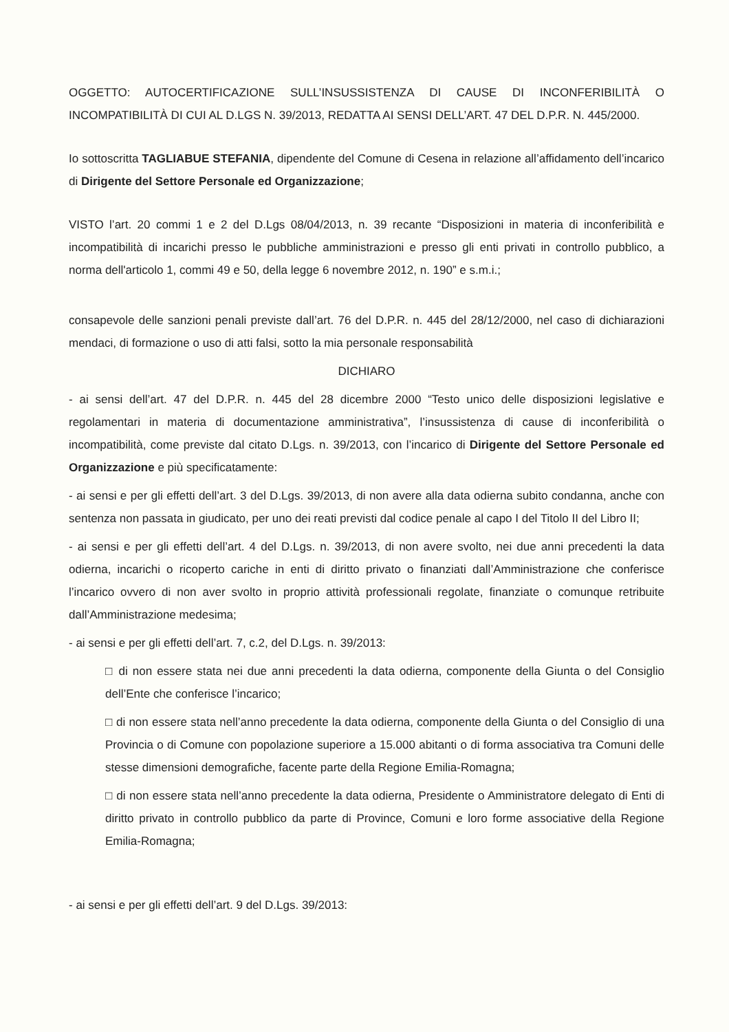OGGETTO: AUTOCERTIFICAZIONE SULL’INSUSSISTENZA DI CAUSE DI INCONFERIBILITÀ O INCOMPATIBILITÀ DI CUI AL D.LGS N. 39/2013, REDATTA AI SENSI DELL’ART. 47 DEL D.P.R. N. 445/2000.
Io sottoscritta TAGLIABUE STEFANIA, dipendente del Comune di Cesena in relazione all’affidamento dell’incarico di Dirigente del Settore Personale ed Organizzazione;
VISTO l’art. 20 commi 1 e 2 del D.Lgs 08/04/2013, n. 39 recante “Disposizioni in materia di inconferibilità e incompatibilità di incarichi presso le pubbliche amministrazioni e presso gli enti privati in controllo pubblico, a norma dell'articolo 1, commi 49 e 50, della legge 6 novembre 2012, n. 190” e s.m.i.;
consapevole delle sanzioni penali previste dall’art. 76 del D.P.R. n. 445 del 28/12/2000, nel caso di dichiarazioni mendaci, di formazione o uso di atti falsi, sotto la mia personale responsabilità
DICHIARO
- ai sensi dell’art. 47 del D.P.R. n. 445 del 28 dicembre 2000 “Testo unico delle disposizioni legislative e regolamentari in materia di documentazione amministrativa”, l’insussistenza di cause di inconferibilità o incompatibilità, come previste dal citato D.Lgs. n. 39/2013, con l’incarico di Dirigente del Settore Personale ed Organizzazione e più specificatamente:
- ai sensi e per gli effetti dell’art. 3 del D.Lgs. 39/2013, di non avere alla data odierna subito condanna, anche con sentenza non passata in giudicato, per uno dei reati previsti dal codice penale al capo I del Titolo II del Libro II;
- ai sensi e per gli effetti dell’art. 4 del D.Lgs. n. 39/2013, di non avere svolto, nei due anni precedenti la data odierna, incarichi o ricoperto cariche in enti di diritto privato o finanziati dall’Amministrazione che conferisce l’incarico ovvero di non aver svolto in proprio attività professionali regolate, finanziate o comunque retribuite dall’Amministrazione medesima;
- ai sensi e per gli effetti dell’art. 7, c.2, del D.Lgs. n. 39/2013:
□ di non essere stata nei due anni precedenti la data odierna, componente della Giunta o del Consiglio dell’Ente che conferisce l’incarico;
□ di non essere stata nell’anno precedente la data odierna, componente della Giunta o del Consiglio di una Provincia o di Comune con popolazione superiore a 15.000 abitanti o di forma associativa tra Comuni delle stesse dimensioni demografiche, facente parte della Regione Emilia-Romagna;
□ di non essere stata nell’anno precedente la data odierna, Presidente o Amministratore delegato di Enti di diritto privato in controllo pubblico da parte di Province, Comuni e loro forme associative della Regione Emilia-Romagna;
- ai sensi e per gli effetti dell’art. 9 del D.Lgs. 39/2013: